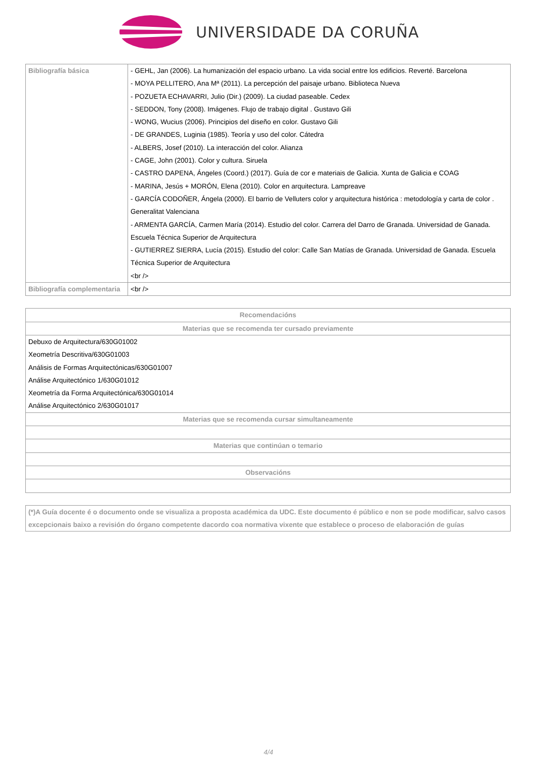UNIVERSIDADE DA CORUÑA
| Bibliografía básica | - GEHL, Jan (2006). La humanización del espacio urbano. La vida social entre los edificios. Reverté. Barcelona - MOYA PELLITERO, Ana Mª (2011). La percepción del paisaje urbano. Biblioteca Nueva - POZUETA ECHAVARRI, Julio (Dir.) (2009). La ciudad paseable. Cedex - SEDDON, Tony (2008). Imágenes. Flujo de trabajo digital . Gustavo Gili - WONG, Wucius (2006). Principios del diseño en color. Gustavo Gili - DE GRANDES, Luginia (1985). Teoría y uso del color. Cátedra - ALBERS, Josef (2010). La interacción del color. Alianza - CAGE, John (2001). Color y cultura. Siruela - CASTRO DAPENA, Ángeles (Coord.) (2017). Guía de cor e materiais de Galicia. Xunta de Galicia e COAG - MARINA, Jesús + MORÓN, Elena (2010). Color en arquitectura. Lampreave - GARCÍA CODOÑER, Ángela (2000). El barrio de Velluters color y arquitectura histórica : metodología y carta de color . Generalitat Valenciana - ARMENTA GARCÍA, Carmen María (2014). Estudio del color. Carrera del Darro de Granada. Universidad de Ganada. Escuela Técnica Superior de Arquitectura - GUTIERREZ SIERRA, Lucía (2015). Estudio del color: Calle San Matías de Granada. Universidad de Ganada. Escuela Técnica Superior de Arquitectura <br /> |
| Bibliografía complementaria | <br /> |
| Recomendacións |
| --- |
| Materias que se recomenda ter cursado previamente |
| Debuxo de Arquitectura/630G01002 Xeometría Descritiva/630G01003 Análisis de Formas Arquitectónicas/630G01007 Análise Arquitectónico 1/630G01012 Xeometría da Forma Arquitectónica/630G01014 Análise Arquitectónico 2/630G01017 |
| Materias que se recomenda cursar simultaneamente |
| Materias que continúan o temario |
| Observacións |
| (*)A Guía docente é o documento onde se visualiza a proposta académica da UDC. Este documento é público e non se pode modificar, salvo casos excepcionais baixo a revisión do órgano competente dacordo coa normativa vixente que establece o proceso de elaboración de guías |
4/4